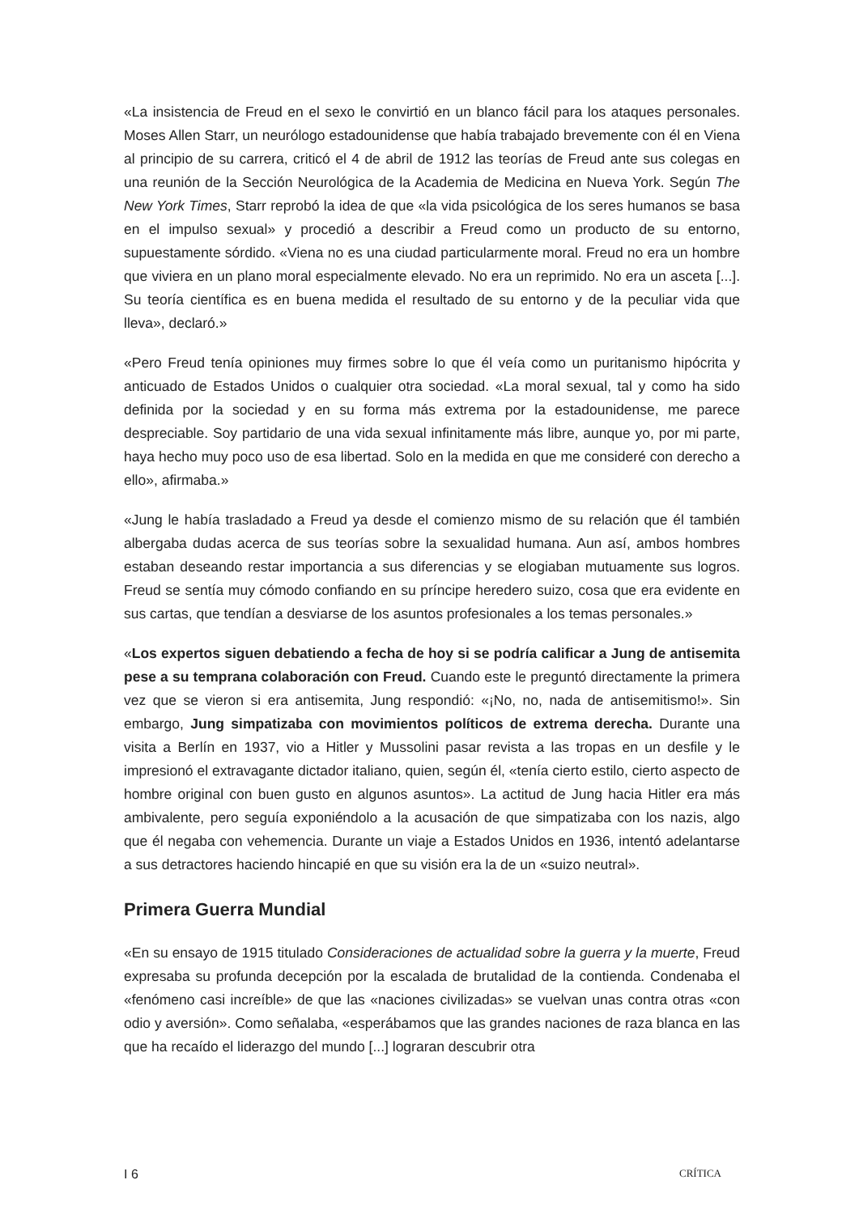«La insistencia de Freud en el sexo le convirtió en un blanco fácil para los ataques personales. Moses Allen Starr, un neurólogo estadounidense que había trabajado brevemente con él en Viena al principio de su carrera, criticó el 4 de abril de 1912 las teorías de Freud ante sus colegas en una reunión de la Sección Neurológica de la Academia de Medicina en Nueva York. Según The New York Times, Starr reprobó la idea de que «la vida psicológica de los seres humanos se basa en el impulso sexual» y procedió a describir a Freud como un producto de su entorno, supuestamente sórdido. «Viena no es una ciudad particularmente moral. Freud no era un hombre que viviera en un plano moral especialmente elevado. No era un reprimido. No era un asceta [...]. Su teoría científica es en buena medida el resultado de su entorno y de la peculiar vida que lleva», declaró.»
«Pero Freud tenía opiniones muy firmes sobre lo que él veía como un puritanismo hipócrita y anticuado de Estados Unidos o cualquier otra sociedad. «La moral sexual, tal y como ha sido definida por la sociedad y en su forma más extrema por la estadounidense, me parece despreciable. Soy partidario de una vida sexual infinitamente más libre, aunque yo, por mi parte, haya hecho muy poco uso de esa libertad. Solo en la medida en que me consideré con derecho a ello», afirmaba.»
«Jung le había trasladado a Freud ya desde el comienzo mismo de su relación que él también albergaba dudas acerca de sus teorías sobre la sexualidad humana. Aun así, ambos hombres estaban deseando restar importancia a sus diferencias y se elogiaban mutuamente sus logros. Freud se sentía muy cómodo confiando en su príncipe heredero suizo, cosa que era evidente en sus cartas, que tendían a desviarse de los asuntos profesionales a los temas personales.»
«Los expertos siguen debatiendo a fecha de hoy si se podría calificar a Jung de antisemita pese a su temprana colaboración con Freud. Cuando este le preguntó directamente la primera vez que se vieron si era antisemita, Jung respondió: «¡No, no, nada de antisemitismo!». Sin embargo, Jung simpatizaba con movimientos políticos de extrema derecha. Durante una visita a Berlín en 1937, vio a Hitler y Mussolini pasar revista a las tropas en un desfile y le impresionó el extravagante dictador italiano, quien, según él, «tenía cierto estilo, cierto aspecto de hombre original con buen gusto en algunos asuntos». La actitud de Jung hacia Hitler era más ambivalente, pero seguía exponiéndolo a la acusación de que simpatizaba con los nazis, algo que él negaba con vehemencia. Durante un viaje a Estados Unidos en 1936, intentó adelantarse a sus detractores haciendo hincapié en que su visión era la de un «suizo neutral».
Primera Guerra Mundial
«En su ensayo de 1915 titulado Consideraciones de actualidad sobre la guerra y la muerte, Freud expresaba su profunda decepción por la escalada de brutalidad de la contienda. Condenaba el «fenómeno casi increíble» de que las «naciones civilizadas» se vuelvan unas contra otras «con odio y aversión». Como señalaba, «esperábamos que las grandes naciones de raza blanca en las que ha recaído el liderazgo del mundo [...] lograran descubrir otra
I 6 CRÍTICA